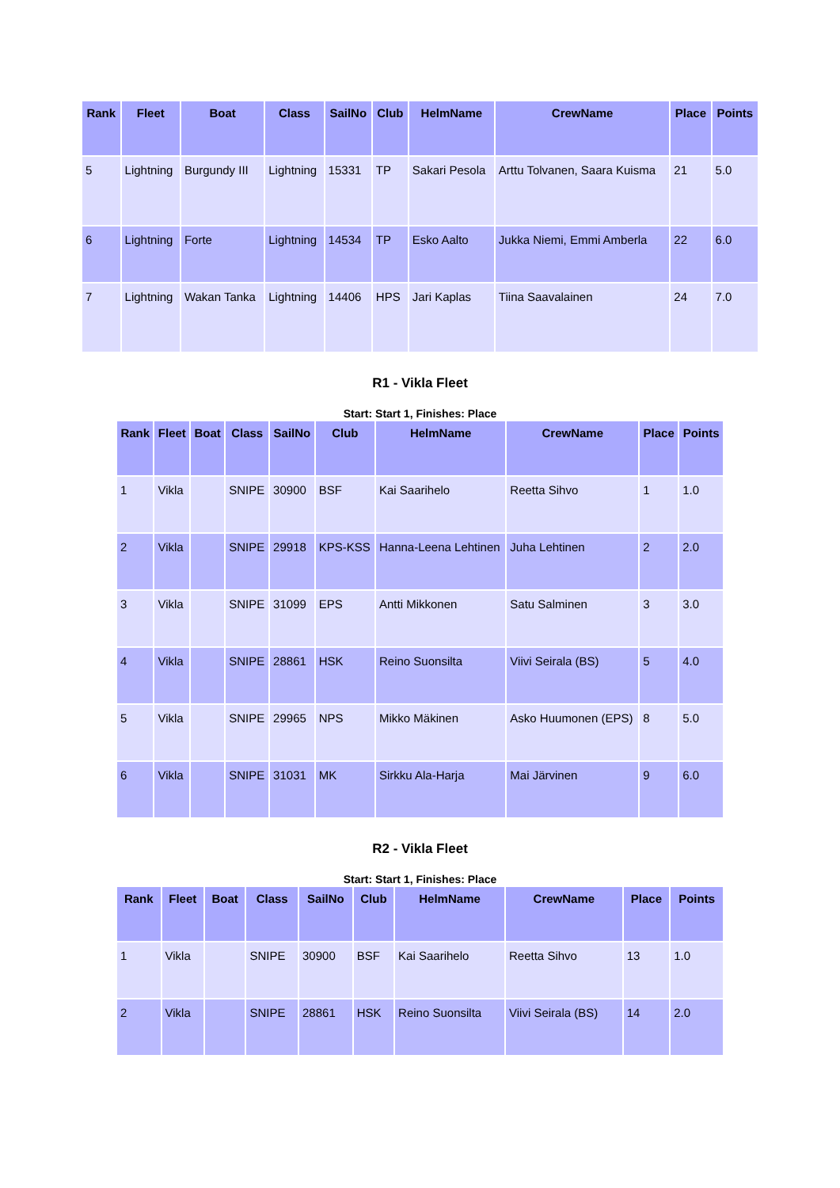| Rank | Fleet | Boat | Class | SailNo | Club | HelmName | CrewName | Place | Points |
| --- | --- | --- | --- | --- | --- | --- | --- | --- | --- |
| 5 | Lightning | Burgundy III | Lightning | 15331 | TP | Sakari Pesola | Arttu Tolvanen, Saara Kuisma | 21 | 5.0 |
| 6 | Lightning | Forte | Lightning | 14534 | TP | Esko Aalto | Jukka Niemi, Emmi Amberla | 22 | 6.0 |
| 7 | Lightning | Wakan Tanka | Lightning | 14406 | HPS | Jari Kaplas | Tiina Saavalainen | 24 | 7.0 |
R1 - Vikla Fleet
Start: Start 1, Finishes: Place
| Rank | Fleet | Boat | Class | SailNo | Club | HelmName | CrewName | Place | Points |
| --- | --- | --- | --- | --- | --- | --- | --- | --- | --- |
| 1 | Vikla | | SNIPE | 30900 | BSF | Kai Saarihelo | Reetta Sihvo | 1 | 1.0 |
| 2 | Vikla | | SNIPE | 29918 | KPS-KSS | Hanna-Leena Lehtinen | Juha Lehtinen | 2 | 2.0 |
| 3 | Vikla | | SNIPE | 31099 | EPS | Antti Mikkonen | Satu Salminen | 3 | 3.0 |
| 4 | Vikla | | SNIPE | 28861 | HSK | Reino Suonsilta | Viivi Seirala (BS) | 5 | 4.0 |
| 5 | Vikla | | SNIPE | 29965 | NPS | Mikko Mäkinen | Asko Huumonen (EPS) | 8 | 5.0 |
| 6 | Vikla | | SNIPE | 31031 | MK | Sirkku Ala-Harja | Mai Järvinen | 9 | 6.0 |
R2 - Vikla Fleet
Start: Start 1, Finishes: Place
| Rank | Fleet | Boat | Class | SailNo | Club | HelmName | CrewName | Place | Points |
| --- | --- | --- | --- | --- | --- | --- | --- | --- | --- |
| 1 | Vikla | | SNIPE | 30900 | BSF | Kai Saarihelo | Reetta Sihvo | 13 | 1.0 |
| 2 | Vikla | | SNIPE | 28861 | HSK | Reino Suonsilta | Viivi Seirala (BS) | 14 | 2.0 |